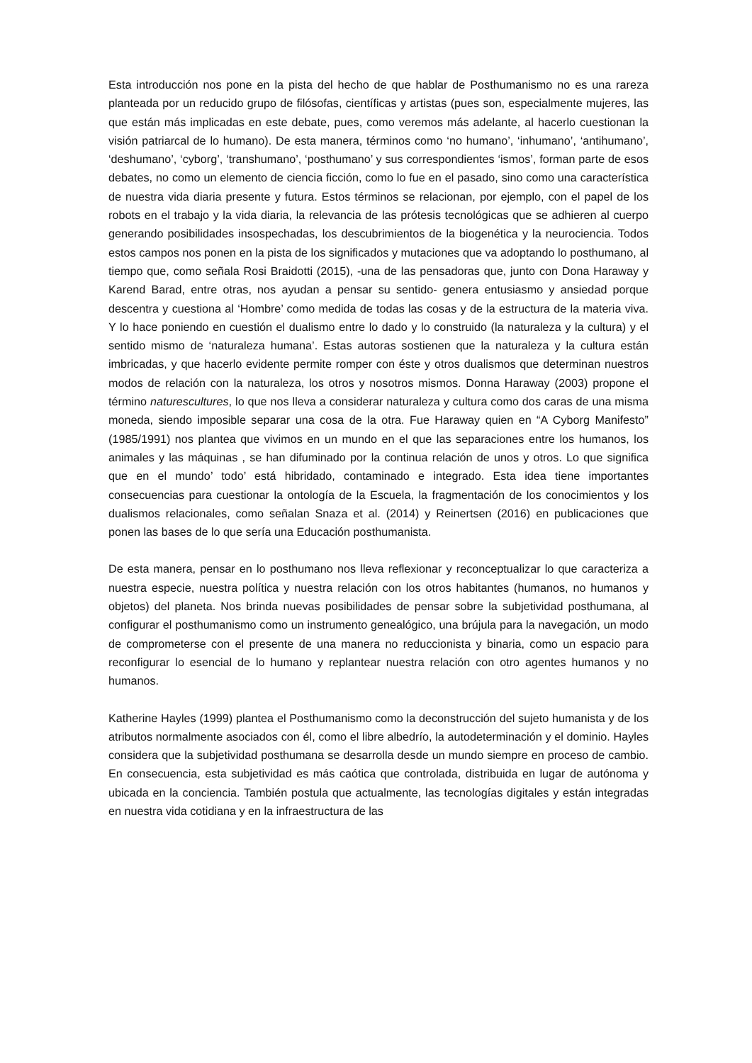Esta introducción nos pone en la pista del hecho de que hablar de Posthumanismo no es una rareza planteada por un reducido grupo de filósofas, científicas y artistas (pues son, especialmente mujeres, las que están más implicadas en este debate, pues, como veremos más adelante, al hacerlo cuestionan la visión patriarcal de lo humano). De esta manera, términos como ‘no humano’, ‘inhumano’, ‘antihumano’, ‘deshumano’, ‘cyborg’, ‘transhumano’, ‘posthumano’ y sus correspondientes ‘ismos’, forman parte de esos debates, no como un elemento de ciencia ficción, como lo fue en el pasado, sino como una característica de nuestra vida diaria presente y futura. Estos términos se relacionan, por ejemplo, con el papel de los robots en el trabajo y la vida diaria, la relevancia de las prótesis tecnológicas que se adhieren al cuerpo generando posibilidades insospechadas, los descubrimientos de la biogenética y la neurociencia. Todos estos campos nos ponen en la pista de los significados y mutaciones que va adoptando lo posthumano, al tiempo que, como señala Rosi Braidotti (2015), -una de las pensadoras que, junto con Dona Haraway y Karend Barad, entre otras, nos ayudan a pensar su sentido- genera entusiasmo y ansiedad porque descentra y cuestiona al ‘Hombre’ como medida de todas las cosas y de la estructura de la materia viva. Y lo hace poniendo en cuestión el dualismo entre lo dado y lo construido (la naturaleza y la cultura) y el sentido mismo de ‘naturaleza humana’. Estas autoras sostienen que la naturaleza y la cultura están imbricadas, y que hacerlo evidente permite romper con éste y otros dualismos que determinan nuestros modos de relación con la naturaleza, los otros y nosotros mismos. Donna Haraway (2003) propone el término naturescultures, lo que nos lleva a considerar naturaleza y cultura como dos caras de una misma moneda, siendo imposible separar una cosa de la otra. Fue Haraway quien en “A Cyborg Manifesto” (1985/1991) nos plantea que vivimos en un mundo en el que las separaciones entre los humanos, los animales y las máquinas , se han difuminado por la continua relación de unos y otros. Lo que significa que en el mundo’ todo’ está hibridado, contaminado e integrado. Esta idea tiene importantes consecuencias para cuestionar la ontología de la Escuela, la fragmentación de los conocimientos y los dualismos relacionales, como señalan Snaza et al. (2014) y Reinertsen (2016) en publicaciones que ponen las bases de lo que sería una Educación posthumanista.
De esta manera, pensar en lo posthumano nos lleva reflexionar y reconceptualizar lo que caracteriza a nuestra especie, nuestra política y nuestra relación con los otros habitantes (humanos, no humanos y objetos) del planeta. Nos brinda nuevas posibilidades de pensar sobre la subjetividad posthumana, al configurar el posthumanismo como un instrumento genealógico, una brújula para la navegación, un modo de comprometerse con el presente de una manera no reduccionista y binaria, como un espacio para reconfigurar lo esencial de lo humano y replantear nuestra relación con otro agentes humanos y no humanos.
Katherine Hayles (1999) plantea el Posthumanismo como la deconstrucción del sujeto humanista y de los atributos normalmente asociados con él, como el libre albedrío, la autodeterminación y el dominio. Hayles considera que la subjetividad posthumana se desarrolla desde un mundo siempre en proceso de cambio. En consecuencia, esta subjetividad es más caótica que controlada, distribuida en lugar de autónoma y ubicada en la conciencia. También postula que actualmente, las tecnologías digitales y están integradas en nuestra vida cotidiana y en la infraestructura de las